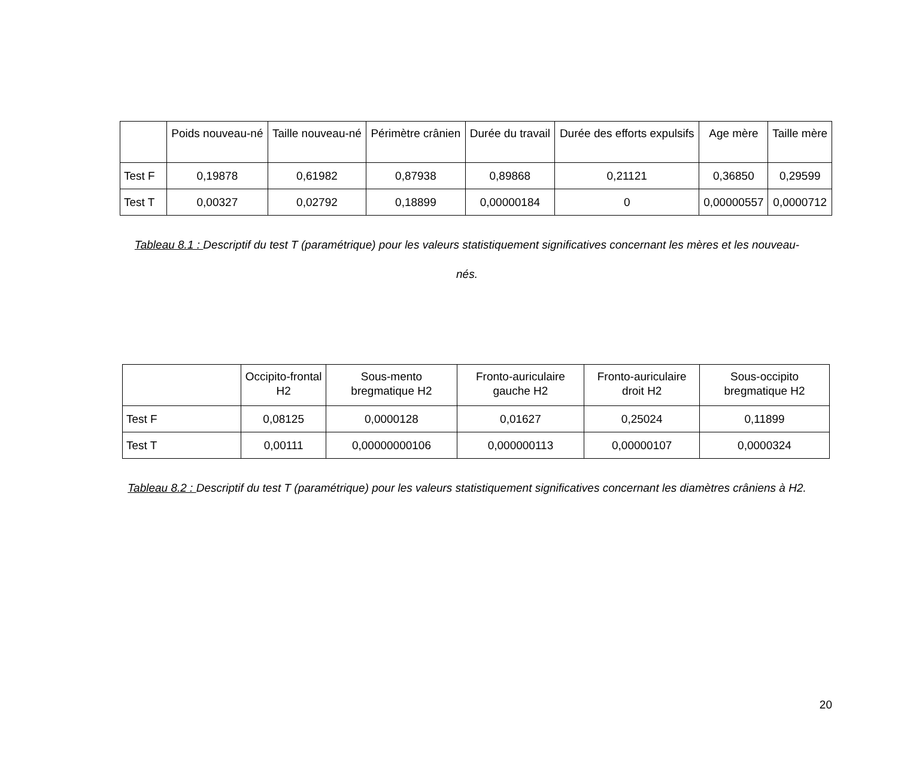| | Poids nouveau-né | Taille nouveau-né | Périmètre crânien | Durée du travail | Durée des efforts expulsifs | Age mère | Taille mère |
| --- | --- | --- | --- | --- | --- | --- | --- |
| Test F | 0,19878 | 0,61982 | 0,87938 | 0,89868 | 0,21121 | 0,36850 | 0,29599 |
| Test T | 0,00327 | 0,02792 | 0,18899 | 0,00000184 | 0 | 0,00000557 | 0,0000712 |
Tableau 8.1 : Descriptif du test T (paramétrique) pour les valeurs statistiquement significatives concernant les mères et les nouveau-nés.
| | Occipito-frontal H2 | Sous-mento bregmatique H2 | Fronto-auriculaire gauche H2 | Fronto-auriculaire droit H2 | Sous-occipito bregmatique H2 |
| --- | --- | --- | --- | --- | --- |
| Test F | 0,08125 | 0,0000128 | 0,01627 | 0,25024 | 0,11899 |
| Test T | 0,00111 | 0,00000000106 | 0,000000113 | 0,00000107 | 0,0000324 |
Tableau 8.2 : Descriptif du test T (paramétrique) pour les valeurs statistiquement significatives concernant les diamètres crâniens à H2.
20